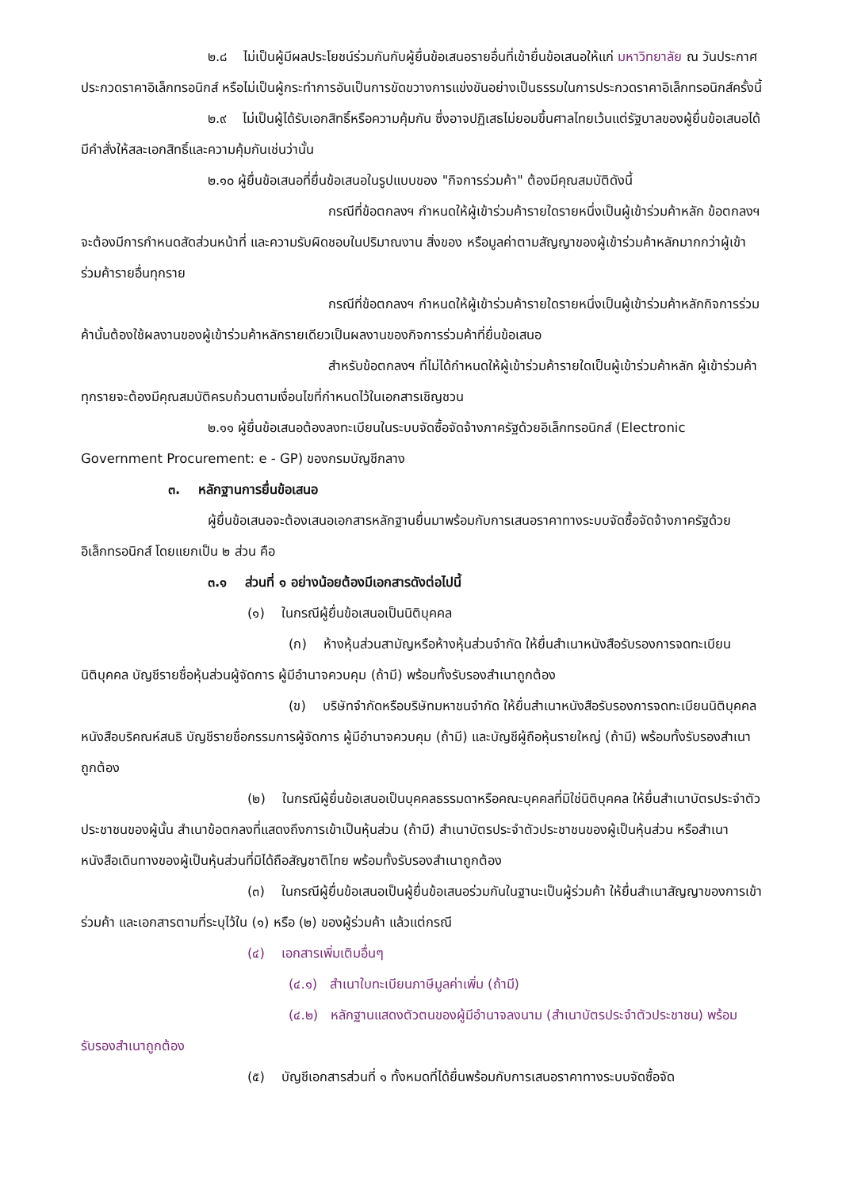๒.๘ ไม่เป็นผู้มีผลประโยชน์ร่วมกันกับผู้ยื่นข้อเสนอรายอื่นที่เข้ายื่นข้อเสนอให้แก่ มหาวิทยาลัย ณ วันประกาศประกวดราคาอิเล็กทรอนิกส์ หรือไม่เป็นผู้กระทำการอันเป็นการขัดขวางการแข่งขันอย่างเป็นธรรมในการประกวดราคาอิเล็กทรอนิกส์ครั้งนี้
๒.๙ ไม่เป็นผู้ได้รับเอกสิทธิ์หรือความคุ้มกัน ซึ่งอาจปฏิเสธไม่ยอมขึ้นศาลไทยเว้นแต่รัฐบาลของผู้ยื่นข้อเสนอได้มีคำสั่งให้สละเอกสิทธิ์และความคุ้มกันเช่นว่านั้น
๒.๑๐ ผู้ยื่นข้อเสนอที่ยื่นข้อเสนอในรูปแบบของ "กิจการร่วมค้า" ต้องมีคุณสมบัติดังนี้
กรณีที่ข้อตกลงฯ กำหนดให้ผู้เข้าร่วมค้ารายใดรายหนึ่งเป็นผู้เข้าร่วมค้าหลัก ข้อตกลงฯจะต้องมีการกำหนดสัดส่วนหน้าที่ และความรับผิดชอบในปริมาณงาน สิ่งของ หรือมูลค่าตามสัญญาของผู้เข้าร่วมค้าหลักมากกว่าผู้เข้าร่วมค้ารายอื่นทุกราย
กรณีที่ข้อตกลงฯ กำหนดให้ผู้เข้าร่วมค้ารายใดรายหนึ่งเป็นผู้เข้าร่วมค้าหลักกิจการร่วมค้านั้นต้องใช้ผลงานของผู้เข้าร่วมค้าหลักรายเดียวเป็นผลงานของกิจการร่วมค้าที่ยื่นข้อเสนอ
สำหรับข้อตกลงฯ ที่ไม่ได้กำหนดให้ผู้เข้าร่วมค้ารายใดเป็นผู้เข้าร่วมค้าหลัก ผู้เข้าร่วมค้าทุกรายจะต้องมีคุณสมบัติครบถ้วนตามเงื่อนไขที่กำหนดไว้ในเอกสารเชิญชวน
๒.๑๑ ผู้ยื่นข้อเสนอต้องลงทะเบียนในระบบจัดซื้อจัดจ้างภาครัฐด้วยอิเล็กทรอนิกส์ (Electronic Government Procurement: e - GP) ของกรมบัญชีกลาง
๓. หลักฐานการยื่นข้อเสนอ
ผู้ยื่นข้อเสนอจะต้องเสนอเอกสารหลักฐานยื่นมาพร้อมกับการเสนอราคาทางระบบจัดซื้อจัดจ้างภาครัฐด้วยอิเล็กทรอนิกส์ โดยแยกเป็น ๒ ส่วน คือ
๓.๑ ส่วนที่ ๑ อย่างน้อยต้องมีเอกสารดังต่อไปนี้
(๑) ในกรณีผู้ยื่นข้อเสนอเป็นนิติบุคคล
(ก) ห้างหุ้นส่วนสามัญหรือห้างหุ้นส่วนจำกัด ให้ยื่นสำเนาหนังสือรับรองการจดทะเบียนนิติบุคคล บัญชีรายชื่อหุ้นส่วนผู้จัดการ ผู้มีอำนาจควบคุม (ถ้ามี) พร้อมทั้งรับรองสำเนาถูกต้อง
(ข) บริษัทจำกัดหรือบริษัทมหาชนจำกัด ให้ยื่นสำเนาหนังสือรับรองการจดทะเบียนนิติบุคคล หนังสือบริคณห์สนธิ บัญชีรายชื่อกรรมการผู้จัดการ ผู้มีอำนาจควบคุม (ถ้ามี) และบัญชีผู้ถือหุ้นรายใหญ่ (ถ้ามี) พร้อมทั้งรับรองสำเนาถูกต้อง
(๒) ในกรณีผู้ยื่นข้อเสนอเป็นบุคคลธรรมดาหรือคณะบุคคลที่มิใช่นิติบุคคล ให้ยื่นสำเนาบัตรประจำตัวประชาชนของผู้นั้น สำเนาข้อตกลงที่แสดงถึงการเข้าเป็นหุ้นส่วน (ถ้ามี) สำเนาบัตรประจำตัวประชาชนของผู้เป็นหุ้นส่วน หรือสำเนาหนังสือเดินทางของผู้เป็นหุ้นส่วนที่มิได้ถือสัญชาติไทย พร้อมทั้งรับรองสำเนาถูกต้อง
(๓) ในกรณีผู้ยื่นข้อเสนอเป็นผู้ยื่นข้อเสนอร่วมกันในฐานะเป็นผู้ร่วมค้า ให้ยื่นสำเนาสัญญาของการเข้าร่วมค้า และเอกสารตามที่ระบุไว้ใน (๑) หรือ (๒) ของผู้ร่วมค้า แล้วแต่กรณี
(๔) เอกสารเพิ่มเติมอื่นๆ
(๔.๑) สำเนาใบทะเบียนภาษีมูลค่าเพิ่ม (ถ้ามี)
(๔.๒) หลักฐานแสดงตัวตนของผู้มีอำนาจลงนาม (สำเนาบัตรประจำตัวประชาชน) พร้อมรับรองสำเนาถูกต้อง
(๕) บัญชีเอกสารส่วนที่ ๑ ทั้งหมดที่ได้ยื่นพร้อมกับการเสนอราคาทางระบบจัดซื้อจัด